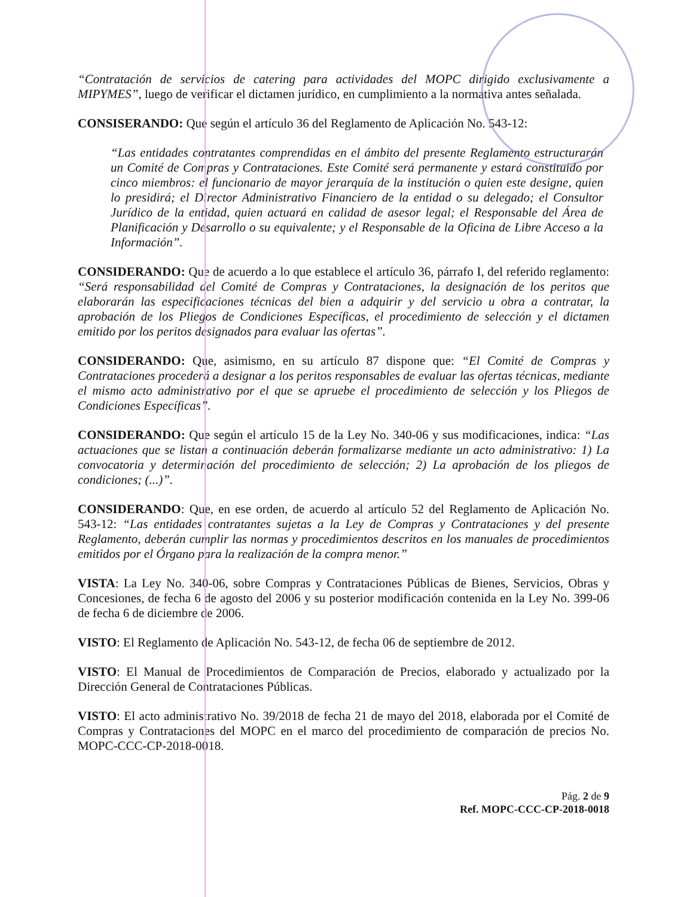“Contratación de servicios de catering para actividades del MOPC dirigido exclusivamente a MIPYMES”, luego de verificar el dictamen jurídico, en cumplimiento a la normativa antes señalada.
CONSISERANDO: Que según el artículo 36 del Reglamento de Aplicación No. 543-12:
“Las entidades contratantes comprendidas en el ámbito del presente Reglamento estructurarán un Comité de Compras y Contrataciones. Este Comité será permanente y estará constituido por cinco miembros: el funcionario de mayor jerarquía de la institución o quien este designe, quien lo presidirá; el Director Administrativo Financiero de la entidad o su delegado; el Consultor Jurídico de la entidad, quien actuará en calidad de asesor legal; el Responsable del Área de Planificación y Desarrollo o su equivalente; y el Responsable de la Oficina de Libre Acceso a la Información”.
CONSIDERANDO: Que de acuerdo a lo que establece el artículo 36, párrafo I, del referido reglamento: “Será responsabilidad del Comité de Compras y Contrataciones, la designación de los peritos que elaborarán las especificaciones técnicas del bien a adquirir y del servicio u obra a contratar, la aprobación de los Pliegos de Condiciones Específicas, el procedimiento de selección y el dictamen emitido por los peritos designados para evaluar las ofertas”.
CONSIDERANDO: Que, asimismo, en su artículo 87 dispone que: “El Comité de Compras y Contrataciones procederá a designar a los peritos responsables de evaluar las ofertas técnicas, mediante el mismo acto administrativo por el que se apruebe el procedimiento de selección y los Pliegos de Condiciones Específicas”.
CONSIDERANDO: Que según el artículo 15 de la Ley No. 340-06 y sus modificaciones, indica: “Las actuaciones que se listan a continuación deberán formalizarse mediante un acto administrativo: 1) La convocatoria y determinación del procedimiento de selección; 2) La aprobación de los pliegos de condiciones; (...)”.
CONSIDERANDO: Que, en ese orden, de acuerdo al artículo 52 del Reglamento de Aplicación No. 543-12: “Las entidades contratantes sujetas a la Ley de Compras y Contrataciones y del presente Reglamento, deberán cumplir las normas y procedimientos descritos en los manuales de procedimientos emitidos por el Órgano para la realización de la compra menor.”
VISTA: La Ley No. 340-06, sobre Compras y Contrataciones Públicas de Bienes, Servicios, Obras y Concesiones, de fecha 6 de agosto del 2006 y su posterior modificación contenida en la Ley No. 399-06 de fecha 6 de diciembre de 2006.
VISTO: El Reglamento de Aplicación No. 543-12, de fecha 06 de septiembre de 2012.
VISTO: El Manual de Procedimientos de Comparación de Precios, elaborado y actualizado por la Dirección General de Contrataciones Públicas.
VISTO: El acto administrativo No. 39/2018 de fecha 21 de mayo del 2018, elaborada por el Comité de Compras y Contrataciones del MOPC en el marco del procedimiento de comparación de precios No. MOPC-CCC-CP-2018-0018.
Pág. 2 de 9
Ref. MOPC-CCC-CP-2018-0018